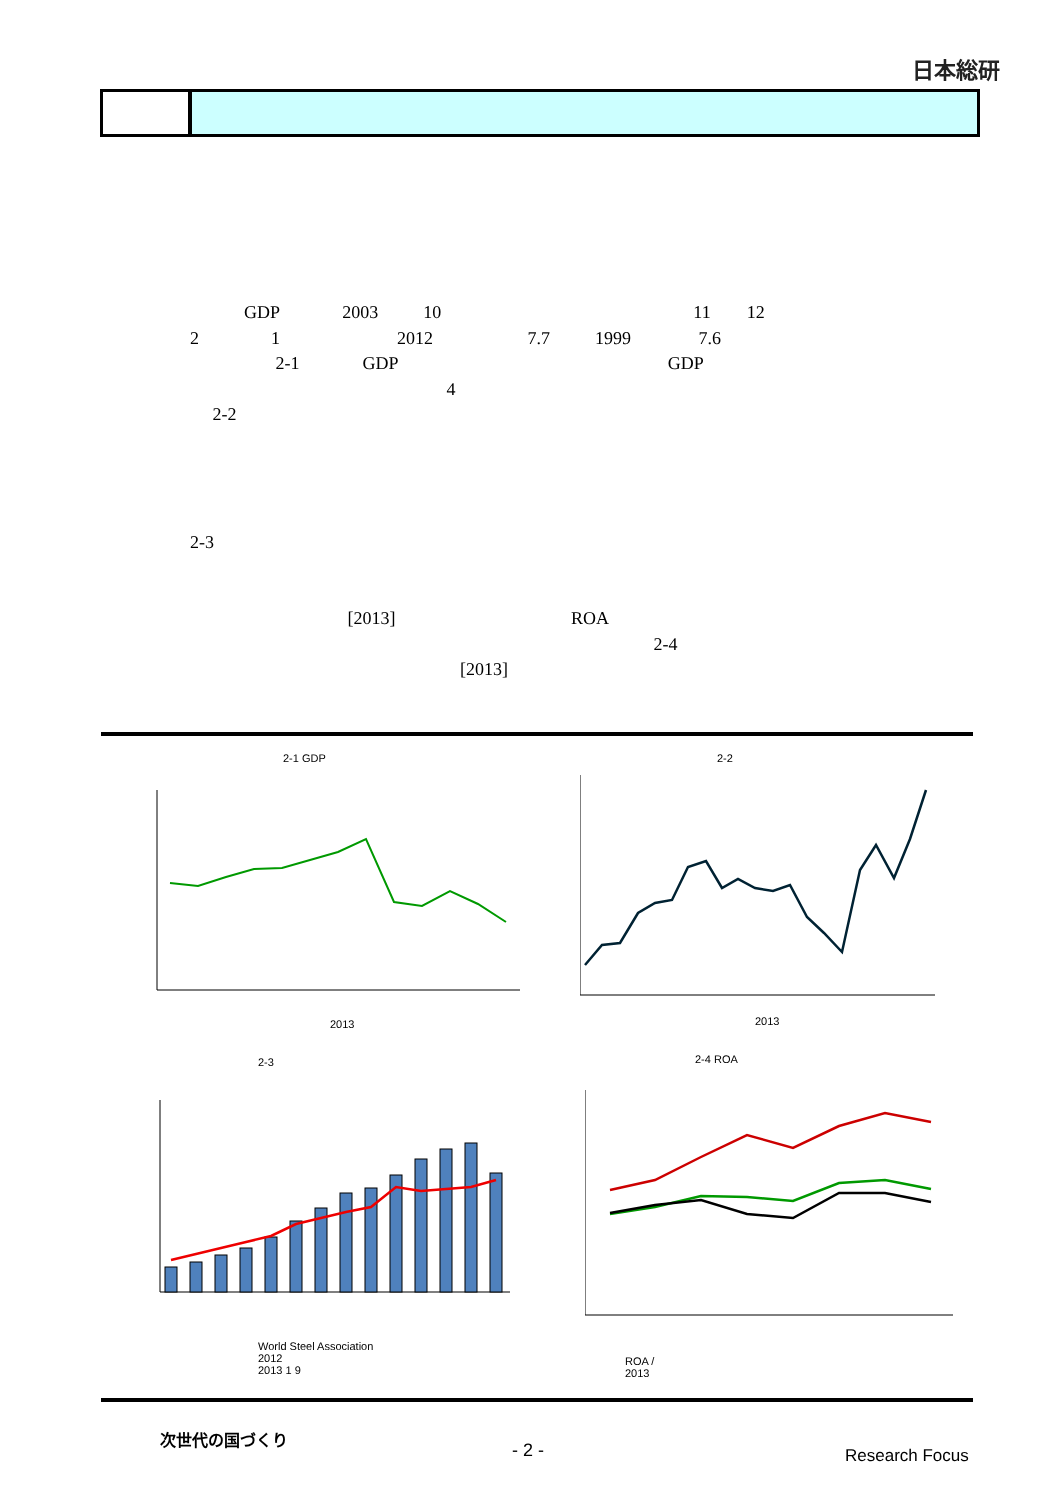日本総研
GDP 2003 10 11 12
2 1 2012 7.7 1999 7.6
2-1 GDP GDP
4
2-2
2-3
[2013] ROA
2-4
[2013]
2-1 GDP
2013
2-2
2013
2-3
World Steel Association
2012
2013 1 9
2-4 ROA
ROA /
2013
次世代の国づくり
- 2 - Research Focus